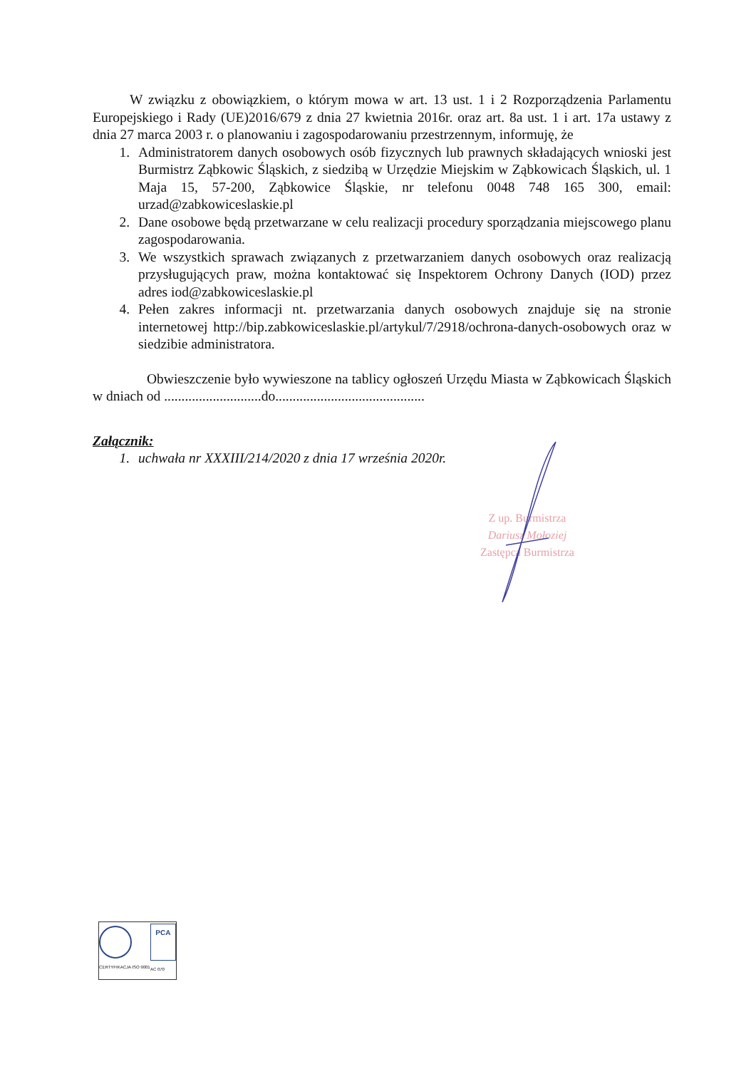W związku z obowiązkiem, o którym mowa w art. 13 ust. 1 i 2 Rozporządzenia Parlamentu Europejskiego i Rady (UE)2016/679 z dnia 27 kwietnia 2016r. oraz art. 8a ust. 1 i art. 17a ustawy z dnia 27 marca 2003 r. o planowaniu i zagospodarowaniu przestrzennym, informuję, że
1. Administratorem danych osobowych osób fizycznych lub prawnych składających wnioski jest Burmistrz Ząbkowic Śląskich, z siedzibą w Urzędzie Miejskim w Ząbkowicach Śląskich, ul. 1 Maja 15, 57-200, Ząbkowice Śląskie, nr telefonu 0048 748 165 300, email: urzad@zabkowiceslaskie.pl
2. Dane osobowe będą przetwarzane w celu realizacji procedury sporządzania miejscowego planu zagospodarowania.
3. We wszystkich sprawach związanych z przetwarzaniem danych osobowych oraz realizacją przysługujących praw, można kontaktować się Inspektorem Ochrony Danych (IOD) przez adres iod@zabkowiceslaskie.pl
4. Pełen zakres informacji nt. przetwarzania danych osobowych znajduje się na stronie internetowej http://bip.zabkowiceslaskie.pl/artykul/7/2918/ochrona-danych-osobowych oraz w siedzibie administratora.
Obwieszczenie było wywieszone na tablicy ogłoszeń Urzędu Miasta w Ząbkowicach Śląskich w dniach od ............................do...........................................
Załącznik:
1. uchwała nr XXXIII/214/2020 z dnia 17 września 2020r.
Z up. Burmistrza
Dariusz Mołoziej
Zastępca Burmistrza
CERTYFIKACJA ISO 9001
PCA
AC 070